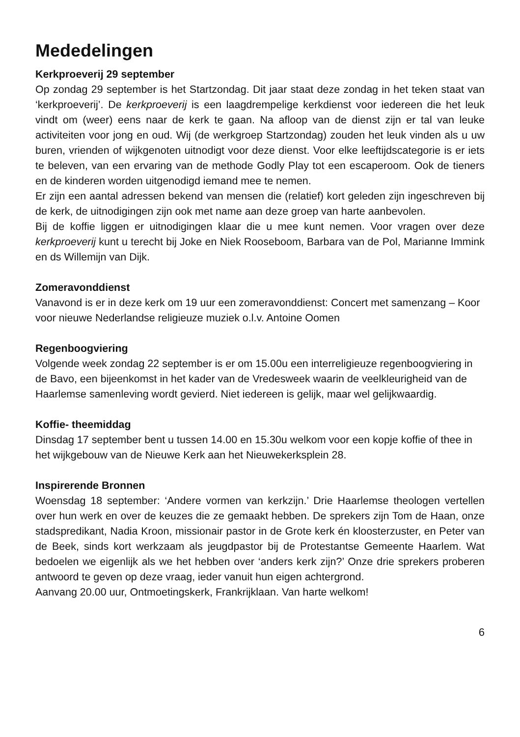Mededelingen
Kerkproeverij 29 september
Op zondag 29 september is het Startzondag. Dit jaar staat deze zondag in het teken staat van ‘kerkproeverij’. De kerkproeverij is een laagdrempelige kerkdienst voor iedereen die het leuk vindt om (weer) eens naar de kerk te gaan. Na afloop van de dienst zijn er tal van leuke activiteiten voor jong en oud. Wij (de werkgroep Startzondag) zouden het leuk vinden als u uw buren, vrienden of wijkgenoten uitnodigt voor deze dienst. Voor elke leeftijdscategorie is er iets te beleven, van een ervaring van de methode Godly Play tot een escaperoom. Ook de tieners en de kinderen worden uitgenodigd iemand mee te nemen.
Er zijn een aantal adressen bekend van mensen die (relatief) kort geleden zijn ingeschreven bij de kerk, de uitnodigingen zijn ook met name aan deze groep van harte aanbevolen.
Bij de koffie liggen er uitnodigingen klaar die u mee kunt nemen. Voor vragen over deze kerkproeverij kunt u terecht bij Joke en Niek Rooseboom, Barbara van de Pol, Marianne Immink en ds Willemijn van Dijk.
Zomeravonddienst
Vanavond is er in deze kerk om 19 uur een zomeravonddienst: Concert met samenzang – Koor voor nieuwe Nederlandse religieuze muziek o.l.v. Antoine Oomen
Regenboogviering
Volgende week zondag 22 september is er om 15.00u een interreligieuze regenboogviering in de Bavo, een bijeenkomst in het kader van de Vredesweek waarin de veelkleurigheid van de Haarlemse samenleving wordt gevierd. Niet iedereen is gelijk, maar wel gelijkwaardig.
Koffie- theemiddag
Dinsdag 17 september bent u tussen 14.00 en 15.30u welkom voor een kopje koffie of thee in het wijkgebouw van de Nieuwe Kerk aan het Nieuwekerksplein 28.
Inspirerende Bronnen
Woensdag 18 september: ‘Andere vormen van kerkzijn.’ Drie Haarlemse theologen vertellen over hun werk en over de keuzes die ze gemaakt hebben. De sprekers zijn Tom de Haan, onze stadspredikant, Nadia Kroon, missionair pastor in de Grote kerk én kloosterzuster, en Peter van de Beek, sinds kort werkzaam als jeugdpastor bij de Protestantse Gemeente Haarlem. Wat bedoelen we eigenlijk als we het hebben over ‘anders kerk zijn?’ Onze drie sprekers proberen antwoord te geven op deze vraag, ieder vanuit hun eigen achtergrond.
Aanvang 20.00 uur, Ontmoetingskerk, Frankrijklaan. Van harte welkom!
6